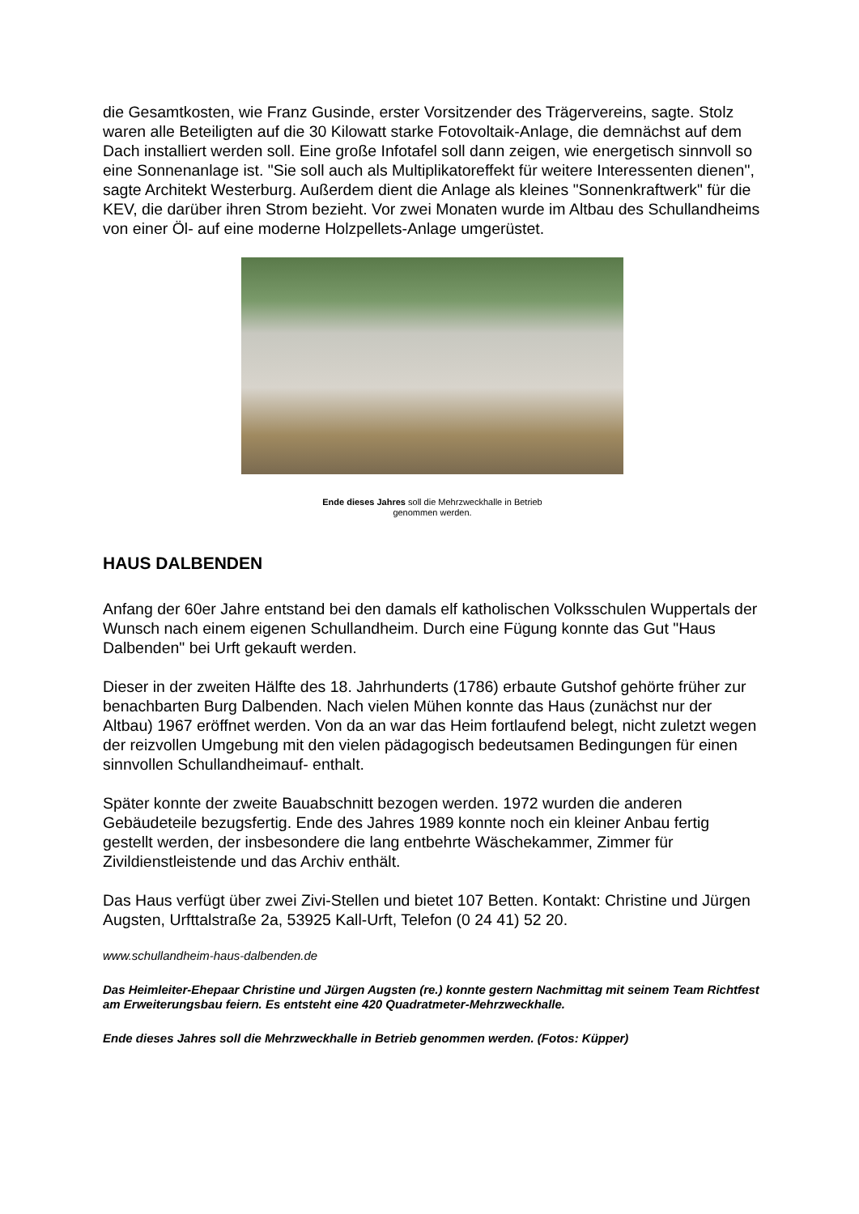die Gesamtkosten, wie Franz Gusinde, erster Vorsitzender des Trägervereins, sagte. Stolz waren alle Beteiligten auf die 30 Kilowatt starke Fotovoltaik-Anlage, die demnächst auf dem Dach installiert werden soll. Eine große Infotafel soll dann zeigen, wie energetisch sinnvoll so eine Sonnenanlage ist. "Sie soll auch als Multiplikatoreffekt für weitere Interessenten dienen", sagte Architekt Westerburg. Außerdem dient die Anlage als kleines "Sonnenkraftwerk" für die KEV, die darüber ihren Strom bezieht. Vor zwei Monaten wurde im Altbau des Schullandheims von einer Öl- auf eine moderne Holzpellets-Anlage umgerüstet.
Ende dieses Jahres soll die Mehrzweckhalle in Betrieb
genommen werden.
HAUS DALBENDEN
Anfang der 60er Jahre entstand bei den damals elf katholischen Volksschulen Wuppertals der Wunsch nach einem eigenen Schullandheim. Durch eine Fügung konnte das Gut "Haus Dalbenden" bei Urft gekauft werden.
Dieser in der zweiten Hälfte des 18. Jahrhunderts (1786) erbaute Gutshof gehörte früher zur benachbarten Burg Dalbenden. Nach vielen Mühen konnte das Haus (zunächst nur der Altbau) 1967 eröffnet werden. Von da an war das Heim fortlaufend belegt, nicht zuletzt wegen der reizvollen Umgebung mit den vielen pädagogisch bedeutsamen Bedingungen für einen sinnvollen Schullandheimauf- enthalt.
Später konnte der zweite Bauabschnitt bezogen werden. 1972 wurden die anderen Gebäudeteile bezugsfertig. Ende des Jahres 1989 konnte noch ein kleiner Anbau fertig gestellt werden, der insbesondere die lang entbehrte Wäschekammer, Zimmer für Zivildienstleistende und das Archiv enthält.
Das Haus verfügt über zwei Zivi-Stellen und bietet 107 Betten. Kontakt: Christine und Jürgen Augsten, Urfttalstraße 2a, 53925 Kall-Urft, Telefon (0 24 41) 52 20.
www.schullandheim-haus-dalbenden.de
Das Heimleiter-Ehepaar Christine und Jürgen Augsten (re.) konnte gestern Nachmittag mit seinem Team Richtfest am Erweiterungsbau feiern. Es entsteht eine 420 Quadratmeter-Mehrzweckhalle.
Ende dieses Jahres soll die Mehrzweckhalle in Betrieb genommen werden. (Fotos: Küpper)